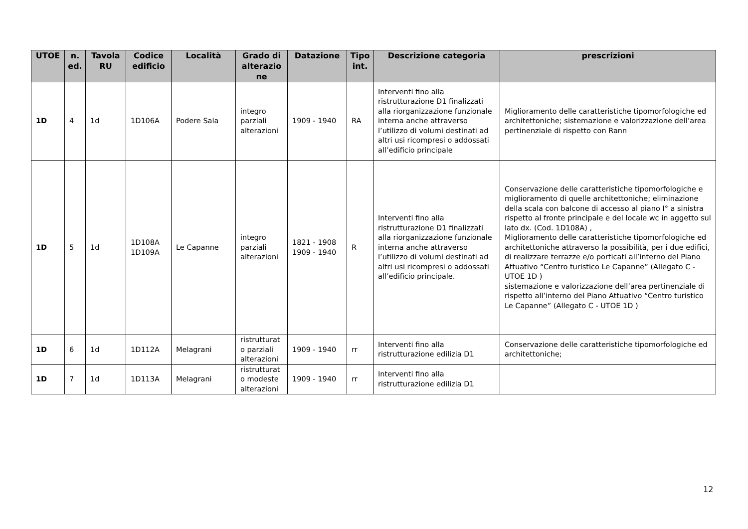| UTOE | n. ed. | Tavola RU | Codice edificio | Località | Grado di alterazio ne | Datazione | Tipo int. | Descrizione categoria | prescrizioni |
| --- | --- | --- | --- | --- | --- | --- | --- | --- | --- |
| 1D | 4 | 1d | 1D106A | Podere Sala | integro parziali alterazioni | 1909 - 1940 | RA | Interventi fino alla ristrutturazione D1 finalizzati alla riorganizzazione funzionale interna anche attraverso l’utilizzo di volumi destinati ad altri usi ricompresi o addossati all’edificio principale | Miglioramento delle caratteristiche tipomorfologiche ed architettoniche; sistemazione e valorizzazione dell’area pertinenziale di rispetto con Rann |
| 1D | 5 | 1d | 1D108A 1D109A | Le Capanne | integro parziali alterazioni | 1821 - 1908 1909 - 1940 | R | Interventi fino alla ristrutturazione D1 finalizzati alla riorganizzazione funzionale interna anche attraverso l’utilizzo di volumi destinati ad altri usi ricompresi o addossati all’edificio principale. | Conservazione delle caratteristiche tipomorfologiche e miglioramento di quelle architettoniche; eliminazione della scala con balcone di accesso al piano I° a sinistra rispetto al fronte principale e del locale wc in aggetto sul lato dx. (Cod. 1D108A) , Miglioramento delle caratteristiche tipomorfologiche ed architettoniche attraverso la possibilità, per i due edifici, di realizzare terrazze e/o porticati all’interno del Piano Attuativo “Centro turistico Le Capanne” (Allegato C - UTOE 1D ) sistemazione e valorizzazione dell’area pertinenziale di rispetto all’interno del Piano Attuativo “Centro turistico Le Capanne” (Allegato C - UTOE 1D ) |
| 1D | 6 | 1d | 1D112A | Melagrani | ristrutturat o parziali alterazioni | 1909 - 1940 | rr | Interventi fino alla ristrutturazione edilizia D1 | Conservazione delle caratteristiche tipomorfologiche ed architettoniche; |
| 1D | 7 | 1d | 1D113A | Melagrani | ristrutturat o modeste alterazioni | 1909 - 1940 | rr | Interventi fino alla ristrutturazione edilizia D1 | |
12